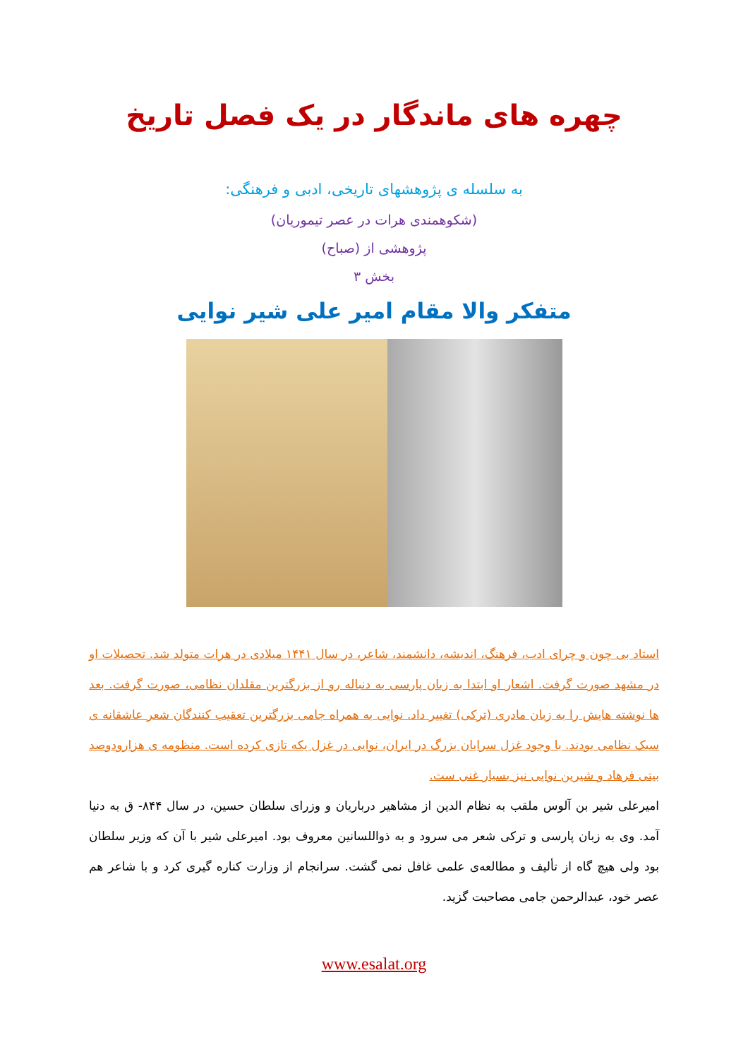چهره های ماندگار در یک فصل تاریخ
به سلسله ی پژوهشهای تاریخی، ادبی و فرهنگی:
(شکوهمندی هرات در عصر تیموریان)
پژوهشی از (صباح)
بخش ۳
متفکر والا مقام امیر علی شیر نوایی
استاد بی چون و چرای ادب، فرهنگ، اندیشه، دانشمند، شاعر، در سال ۱۴۴۱ میلادی در هرات متولد شد. تحصیلات او در مشهد صورت گرفت. اشعار او ابتدا به زبان پارسی به دنباله رو از بزرگترین مقلدان نظامی، صورت گرفت. بعد ها نوشته هایش را به زبان مادری (ترکی) تغییر داد. نوایی به همراه جامی بزرگترین تعقیب کنندگان شعر عاشقانه ی سبک نظامی بودند. با وجود غزل سرایان بزرگ در ایران، نوایی در غزل یکه تازی کرده است. منظومه ی هزارودوصد بیتی فرهاد و شیرین نوایی نیز بسیار غنی ست.
امیرعلی شیر بن آلوس ملقب به نظام الدین از مشاهیر درباریان و وزرای سلطان حسین، در سال ۸۴۴- ق به دنیا آمد. وی به زبان پارسی و ترکی شعر می سرود و به ذواللسانین معروف بود. امیرعلی شیر با آن که وزیر سلطان بود ولی هیچ گاه از تألیف و مطالعه‌ی علمی غافل نمی گشت. سرانجام از وزارت کناره گیری کرد و با شاعر هم عصر خود، عبدالرحمن جامی مصاحبت گزید.
www.esalat.org